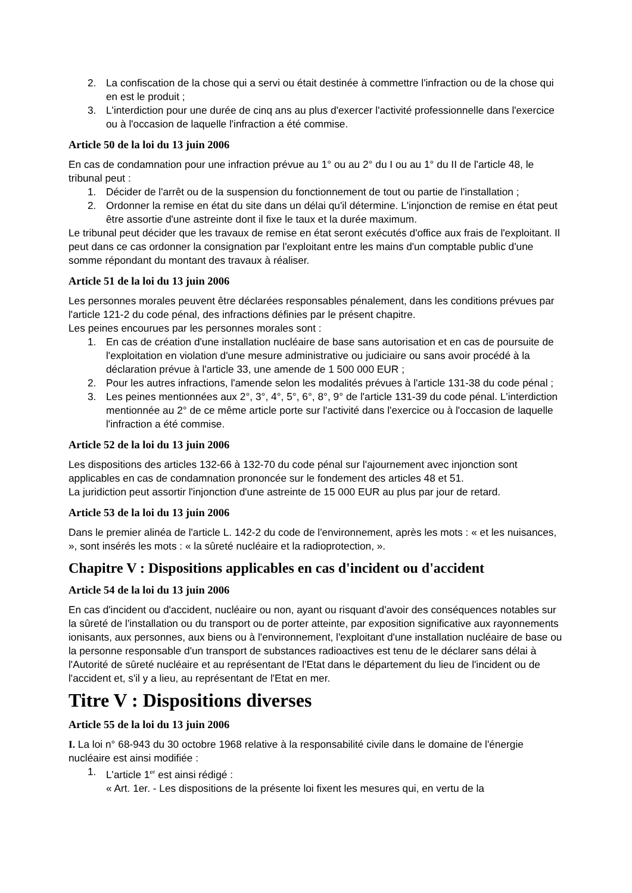2. La confiscation de la chose qui a servi ou était destinée à commettre l'infraction ou de la chose qui en est le produit ;
3. L'interdiction pour une durée de cinq ans au plus d'exercer l'activité professionnelle dans l'exercice ou à l'occasion de laquelle l'infraction a été commise.
Article 50 de la loi du 13 juin 2006
En cas de condamnation pour une infraction prévue au 1° ou au 2° du I ou au 1° du II de l'article 48, le tribunal peut :
1. Décider de l'arrêt ou de la suspension du fonctionnement de tout ou partie de l'installation ;
2. Ordonner la remise en état du site dans un délai qu'il détermine. L'injonction de remise en état peut être assortie d'une astreinte dont il fixe le taux et la durée maximum.
Le tribunal peut décider que les travaux de remise en état seront exécutés d'office aux frais de l'exploitant. Il peut dans ce cas ordonner la consignation par l'exploitant entre les mains d'un comptable public d'une somme répondant du montant des travaux à réaliser.
Article 51 de la loi du 13 juin 2006
Les personnes morales peuvent être déclarées responsables pénalement, dans les conditions prévues par l'article 121-2 du code pénal, des infractions définies par le présent chapitre.
Les peines encourues par les personnes morales sont :
1. En cas de création d'une installation nucléaire de base sans autorisation et en cas de poursuite de l'exploitation en violation d'une mesure administrative ou judiciaire ou sans avoir procédé à la déclaration prévue à l'article 33, une amende de 1 500 000 EUR ;
2. Pour les autres infractions, l'amende selon les modalités prévues à l'article 131-38 du code pénal ;
3. Les peines mentionnées aux 2°, 3°, 4°, 5°, 6°, 8°, 9° de l'article 131-39 du code pénal. L'interdiction mentionnée au 2° de ce même article porte sur l'activité dans l'exercice ou à l'occasion de laquelle l'infraction a été commise.
Article 52 de la loi du 13 juin 2006
Les dispositions des articles 132-66 à 132-70 du code pénal sur l'ajournement avec injonction sont applicables en cas de condamnation prononcée sur le fondement des articles 48 et 51.
La juridiction peut assortir l'injonction d'une astreinte de 15 000 EUR au plus par jour de retard.
Article 53 de la loi du 13 juin 2006
Dans le premier alinéa de l'article L. 142-2 du code de l'environnement, après les mots : « et les nuisances, », sont insérés les mots : « la sûreté nucléaire et la radioprotection, ».
Chapitre V : Dispositions applicables en cas d'incident ou d'accident
Article 54 de la loi du 13 juin 2006
En cas d'incident ou d'accident, nucléaire ou non, ayant ou risquant d'avoir des conséquences notables sur la sûreté de l'installation ou du transport ou de porter atteinte, par exposition significative aux rayonnements ionisants, aux personnes, aux biens ou à l'environnement, l'exploitant d'une installation nucléaire de base ou la personne responsable d'un transport de substances radioactives est tenu de le déclarer sans délai à l'Autorité de sûreté nucléaire et au représentant de l'Etat dans le département du lieu de l'incident ou de l'accident et, s'il y a lieu, au représentant de l'Etat en mer.
Titre V : Dispositions diverses
Article 55 de la loi du 13 juin 2006
I. La loi n° 68-943 du 30 octobre 1968 relative à la responsabilité civile dans le domaine de l'énergie nucléaire est ainsi modifiée :
1. L'article 1<sup>er</sup> est ainsi rédigé :
« Art. 1er. - Les dispositions de la présente loi fixent les mesures qui, en vertu de la